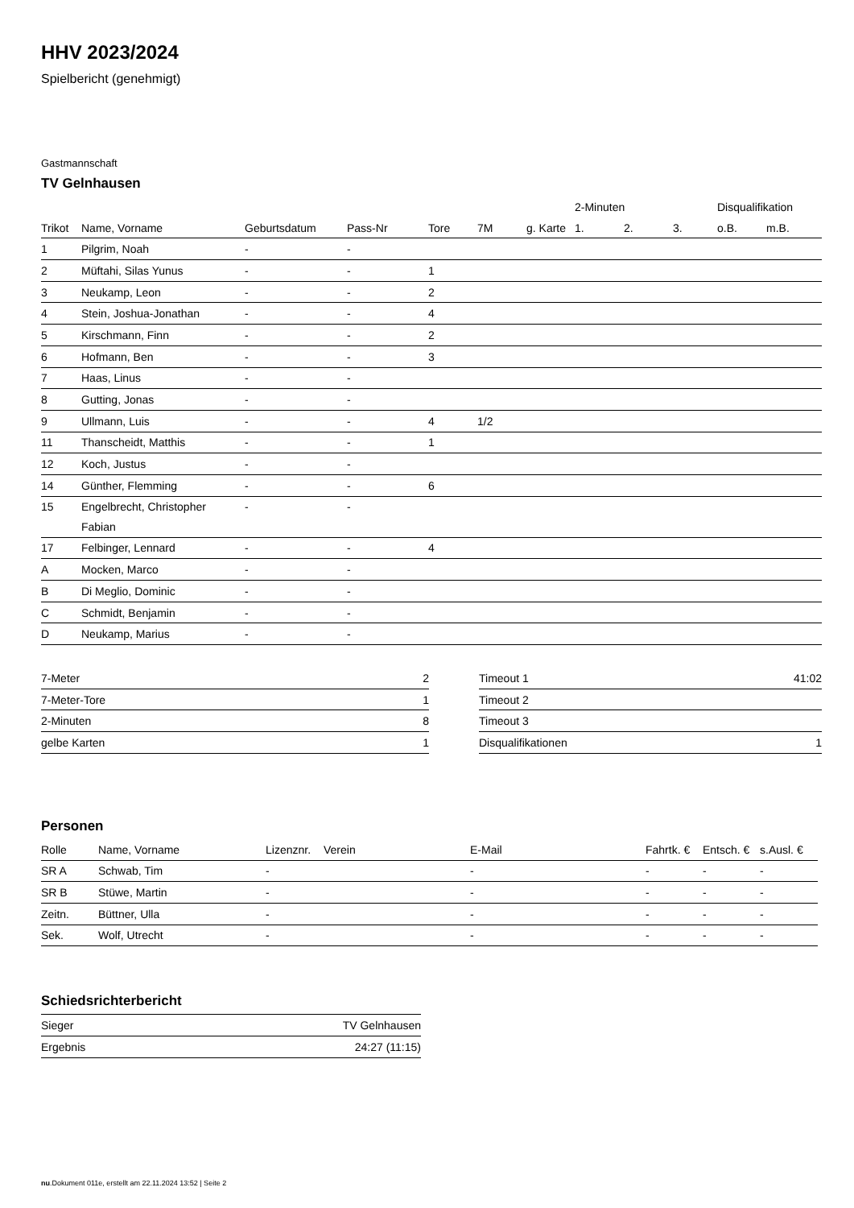HHV 2023/2024
Spielbericht (genehmigt)
Gastmannschaft
TV Gelnhausen
| | | | | | | | 2-Minuten | | | Disqualifikation | |
| --- | --- | --- | --- | --- | --- | --- | --- | --- | --- | --- | --- |
| Trikot | Name, Vorname | Geburtsdatum | Pass-Nr | Tore | 7M | g. Karte | 1. | 2. | 3. | o.B. | m.B. |
| 1 | Pilgrim, Noah | - | - | | | | | | | | |
| 2 | Müftahi, Silas Yunus | - | - | 1 | | | | | | | |
| 3 | Neukamp, Leon | - | - | 2 | | | | | | | |
| 4 | Stein, Joshua-Jonathan | - | - | 4 | | | | | | | |
| 5 | Kirschmann, Finn | - | - | 2 | | | | | | | |
| 6 | Hofmann, Ben | - | - | 3 | | | | | | | |
| 7 | Haas, Linus | - | - | | | | | | | | |
| 8 | Gutting, Jonas | - | - | | | | | | | | |
| 9 | Ullmann, Luis | - | - | 4 | 1/2 | | | | | | |
| 11 | Thanscheidt, Matthis | - | - | 1 | | | | | | | |
| 12 | Koch, Justus | - | - | | | | | | | | |
| 14 | Günther, Flemming | - | - | 6 | | | | | | | |
| 15 | Engelbrecht, Christopher Fabian | - | - | | | | | | | | |
| 17 | Felbinger, Lennard | - | - | 4 | | | | | | | |
| A | Mocken, Marco | - | - | | | | | | | | |
| B | Di Meglio, Dominic | - | - | | | | | | | | |
| C | Schmidt, Benjamin | - | - | | | | | | | | |
| D | Neukamp, Marius | - | - | | | | | | | | |
| 7-Meter | 2 |
| 7-Meter-Tore | 1 |
| 2-Minuten | 8 |
| gelbe Karten | 1 |
| Timeout 1 | 41:02 |
| Timeout 2 | |
| Timeout 3 | |
| Disqualifikationen | 1 |
Personen
| Rolle | Name, Vorname | Lizenznr. | Verein | E-Mail | Fahrtk. € | Entsch. € | s.Ausl. € |
| --- | --- | --- | --- | --- | --- | --- | --- |
| SR A | Schwab, Tim | - | | - | - | - | - |
| SR B | Stüwe, Martin | - | | - | - | - | - |
| Zeitn. | Büttner, Ulla | - | | - | - | - | - |
| Sek. | Wolf, Utrecht | - | | - | - | - | - |
Schiedsrichterbericht
| Sieger | TV Gelnhausen |
| Ergebnis | 24:27 (11:15) |
nu.Dokument 011e, erstellt am 22.11.2024 13:52 | Seite 2